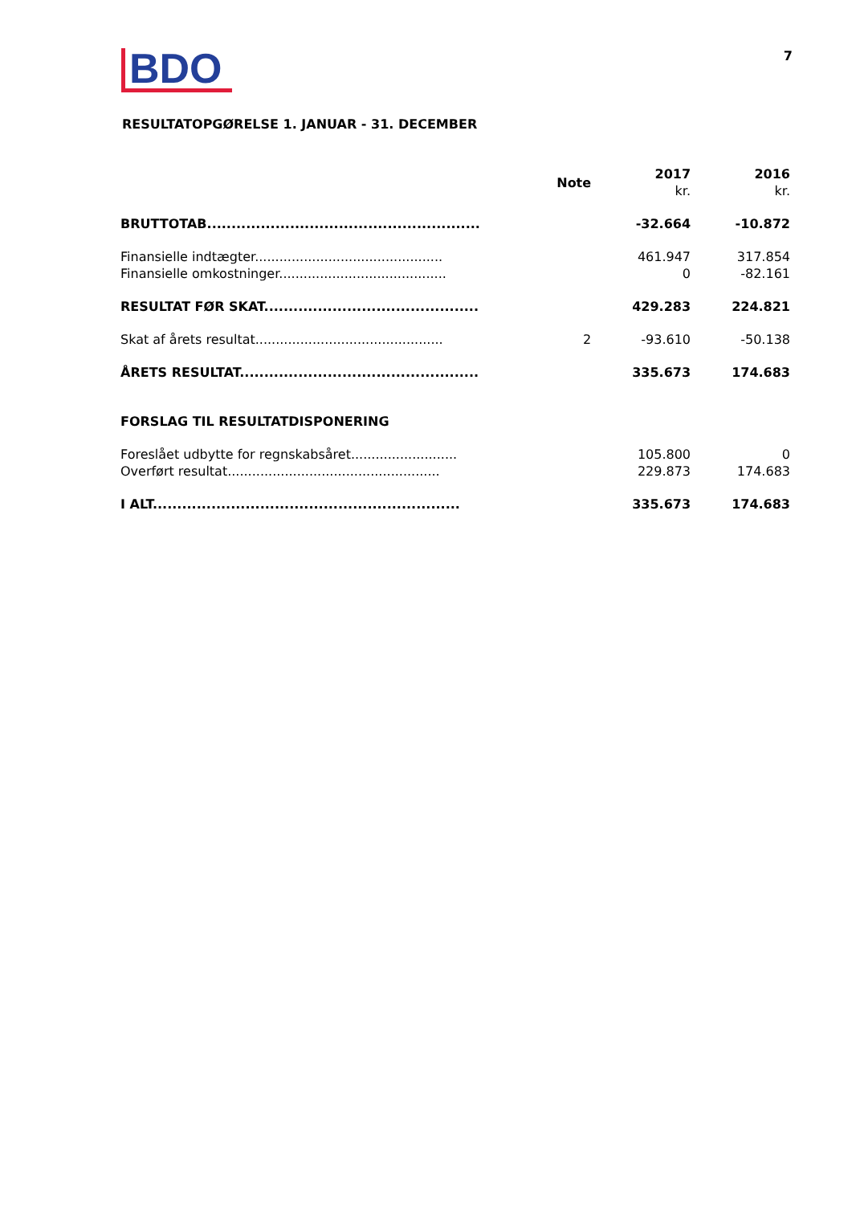BDO
7
RESULTATOPGØRELSE 1. JANUAR - 31. DECEMBER
| | Note | 2017 kr. | 2016 kr. |
| --- | --- | --- | --- |
| BRUTTOTAB........................................................ | | -32.664 | -10.872 |
| Finansielle indtægter.............................................. | | 461.947 | 317.854 |
| Finansielle omkostninger......................................... | | 0 | -82.161 |
| RESULTAT FØR SKAT............................................ | | 429.283 | 224.821 |
| Skat af årets resultat.............................................. | 2 | -93.610 | -50.138 |
| ÅRETS RESULTAT................................................. | | 335.673 | 174.683 |
| FORSLAG TIL RESULTATDISPONERING | | | |
| Foreslået udbytte for regnskabsåret.......................... | | 105.800 | 0 |
| Overført resultat.................................................... | | 229.873 | 174.683 |
| I ALT............................................................... | | 335.673 | 174.683 |